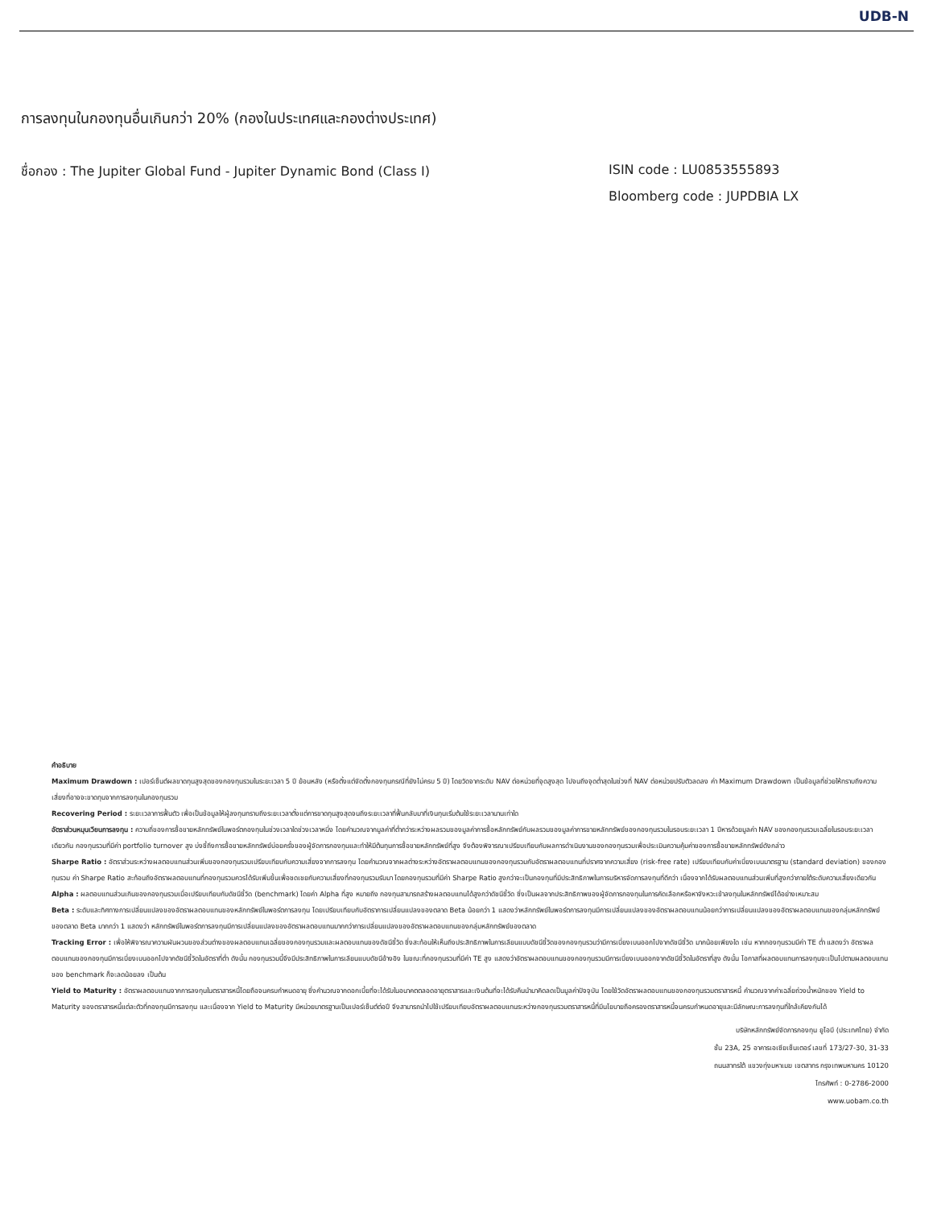UDB-N
การลงทุนในกองทุนอื่นเกินกว่า 20% (กองในประเทศและกองต่างประเทศ)
ชื่อกอง : The Jupiter Global Fund - Jupiter Dynamic Bond (Class I) ISIN code : LU0853555893
Bloomberg code : JUPDBIA LX
คำอธิบาย
Maximum Drawdown : เปอร์เซ็นต์ผลขาดทุนสูงสุดของกองทุนรวมในระยะเวลา 5 ปี ย้อนหลัง (หรือตั้งแต่จัดตั้งกองทุนกรณีที่ยังไม่ครบ 5 ปี) โดยวัดจากระดับ NAV ต่อหน่วยที่จุดสูงสุด ไปจนถึงจุดต่ำสุดในช่วงที่ NAV ต่อหน่วยปรับตัวลดลง ค่า Maximum Drawdown เป็นข้อมูลที่ช่วยให้ทราบถึงความเสี่ยงที่อาจจะขาดทุนจากการลงทุนในกองทุนรวม
Recovering Period : ระยะเวลาการฟื้นตัว เพื่อเป็นข้อมูลให้ผู้ลงทุนทราบถึงระยะเวลาตั้งแต่การขาดทุนสูงสุดจนถึงระยะเวลาที่ฟื้นกลับมาที่เงินทุนเริ่มต้นใช้ระยะเวลานานเท่าใด
อัตราส่วนหมุนเวียนการลงทุน : ความถี่ของการซื้อขายหลักทรัพย์ในพอร์ตกองทุนในช่วงเวลาใดช่วงเวลาหนึ่ง โดยคำนวณจากมูลค่าที่ต่ำกว่าระหว่างผลรวมของมูลค่าการซื้อหลักทรัพย์กับผลรวมของมูลค่าการขายหลักทรัพย์ของกองทุนรวมในรอบระยะเวลา 1 ปีหารด้วยมูลค่า NAV ของกองทุนรวมเฉลี่ยในรอบระยะเวลาเดียวกัน กองทุนรวมที่มีค่า portfolio turnover สูง บ่งชี้ถึงการซื้อขายหลักทรัพย์บ่อยครั้งของผู้จัดการกองทุนและทำให้มีต้นทุนการซื้อขายหลักทรัพย์ที่สูง จึงต้องพิจารณาเปรียบเทียบกับผลการดำเนินงานของกองทุนรวมเพื่อประเมินความคุ้มค่าของการซื้อขายหลักทรัพย์ดังกล่าว
Sharpe Ratio : อัตราส่วนระหว่างผลตอบแทนส่วนเพิ่มของกองทุนรวมเปรียบเทียบกับความเสี่ยงจากการลงทุน โดยคำนวณจากผลต่างระหว่างอัตราผลตอบแทนของกองทุนรวมกับอัตราผลตอบแทนที่ปราศจากความเสี่ยง (risk-free rate) เปรียบเทียบกับค่าเบี่ยงเบนมาตรฐาน (standard deviation) ของกองทุนรวม ค่า Sharpe Ratio สะท้อนถึงอัตราผลตอบแทนที่กองทุนรวมควรได้รับเพิ่มขึ้นเพื่อชดเชยกับความเสี่ยงที่กองทุนรวมรับมา โดยกองทุนรวมที่มีค่า Sharpe Ratio สูงกว่าจะเป็นกองทุนที่มีประสิทธิภาพในการบริหารจัดการลงทุนที่ดีกว่า เนื่องจากได้รับผลตอบแทนส่วนเพิ่มที่สูงกว่าภายใต้ระดับความเสี่ยงเดียวกัน
Alpha : ผลตอบแทนส่วนเกินของกองทุนรวมเมื่อเปรียบเทียบกับดัชนีชี้วัด (benchmark) โดยค่า Alpha ที่สูง หมายถึง กองทุนสามารถสร้างผลตอบแทนได้สูงกว่าดัชนีชี้วัด ซึ่งเป็นผลจากประสิทธิภาพของผู้จัดการกองทุนในการคัดเลือกหรือหาจังหวะเข้าลงทุนในหลักทรัพย์ได้อย่างเหมาะสม
Beta : ระดับและทิศทางการเปลี่ยนแปลงของอัตราผลตอบแทนของหลักทรัพย์ในพอร์ตการลงทุน โดยเปรียบเทียบกับอัตราการเปลี่ยนแปลงของตลาด Beta น้อยกว่า 1 แสดงว่าหลักทรัพย์ในพอร์ตการลงทุนมีการเปลี่ยนแปลงของอัตราผลตอบแทนน้อยกว่าการเปลี่ยนแปลงของอัตราผลตอบแทนของกลุ่มหลักทรัพย์ของตลาด Beta มากกว่า 1 แสดงว่า หลักทรัพย์ในพอร์ตการลงทุนมีการเปลี่ยนแปลงของอัตราผลตอบแทนมากกว่าการเปลี่ยนแปลงของอัตราผลตอบแทนของกลุ่มหลักทรัพย์ของตลาด
Tracking Error : เพื่อให้พิจารณาความผันผวนของส่วนต่างของผลตอบแทนเฉลี่ยของกองทุนรวมและผลตอบแทนของดัชนีชี้วัด ซึ่งสะท้อนให้เห็นถึงประสิทธิภาพในการเลียนแบบดัชนีชี้วัดของกองทุนรวมว่ามีการเบี่ยงเบนออกไปจากดัชนีชี้วัด มากน้อยเพียงใด เช่น หากกองทุนรวมมีค่า TE ต่ำ แสดงว่า อัตราผลตอบแทนของกองทุนมีการเบี่ยงเบนออกไปจากดัชนีชี้วัดในอัตราที่ต่ำ ดังนั้น กองทุนรวมนี้จึงมีประสิทธิภาพในการเลียนแบบดัชนีอ้างอิง ในขณะที่กองทุนรวมที่มีค่า TE สูง แสดงว่าอัตราผลตอบแทนของกองทุนรวมมีการเบี่ยงเบนออกจากดัชนีชี้วัดในอัตราที่สูง ดังนั้น โอกาสที่ผลตอบแทนการลงทุนจะเป็นไปตามผลตอบแทนของ benchmark ก็จะลดน้อยลง เป็นต้น
Yield to Maturity : อัตราผลตอบแทนจากการลงทุนในตราสารหนี้โดยถือจนครบกำหนดอายุ ซึ่งคำนวณจากดอกเบี้ยที่จะได้รับในอนาคตตลอดอายุตราสารและเงินต้นที่จะได้รับคืนนำมาคิดลดเป็นมูลค่าปัจจุบัน โดยใช้วัดอัตราผลตอบแทนของกองทุนรวมตราสารหนี้ คำนวณจากค่าเฉลี่ยถ่วงน้ำหนักของ Yield to Maturity ของตราสารหนี้แต่ละตัวที่กองทุนมีการลงทุน และเนื่องจาก Yield to Maturity มีหน่วยมาตรฐานเป็นเปอร์เซ็นต์ต่อปี จึงสามารถนำไปใช้เปรียบเทียบอัตราผลตอบแทนระหว่างกองทุนรวมตราสารหนี้ที่มีนโยบายถือครองตราสารหนี้จนครบกำหนดอายุและมีลักษณะการลงทุนที่ใกล้เคียงกันได้
บริษัทหลักทรัพย์จัดการกองทุน ยูโอบี (ประเทศไทย) จำกัด
ชั้น 23A, 25 อาคารเอเซียเซ็นเตอร์ เลขที่ 173/27-30, 31-33
ถนนสาทรใต้ แขวงทุ่งมหาเมฆ เขตสาทร กรุงเทพมหานคร 10120
โทรศัพท์ : 0-2786-2000
www.uobam.co.th